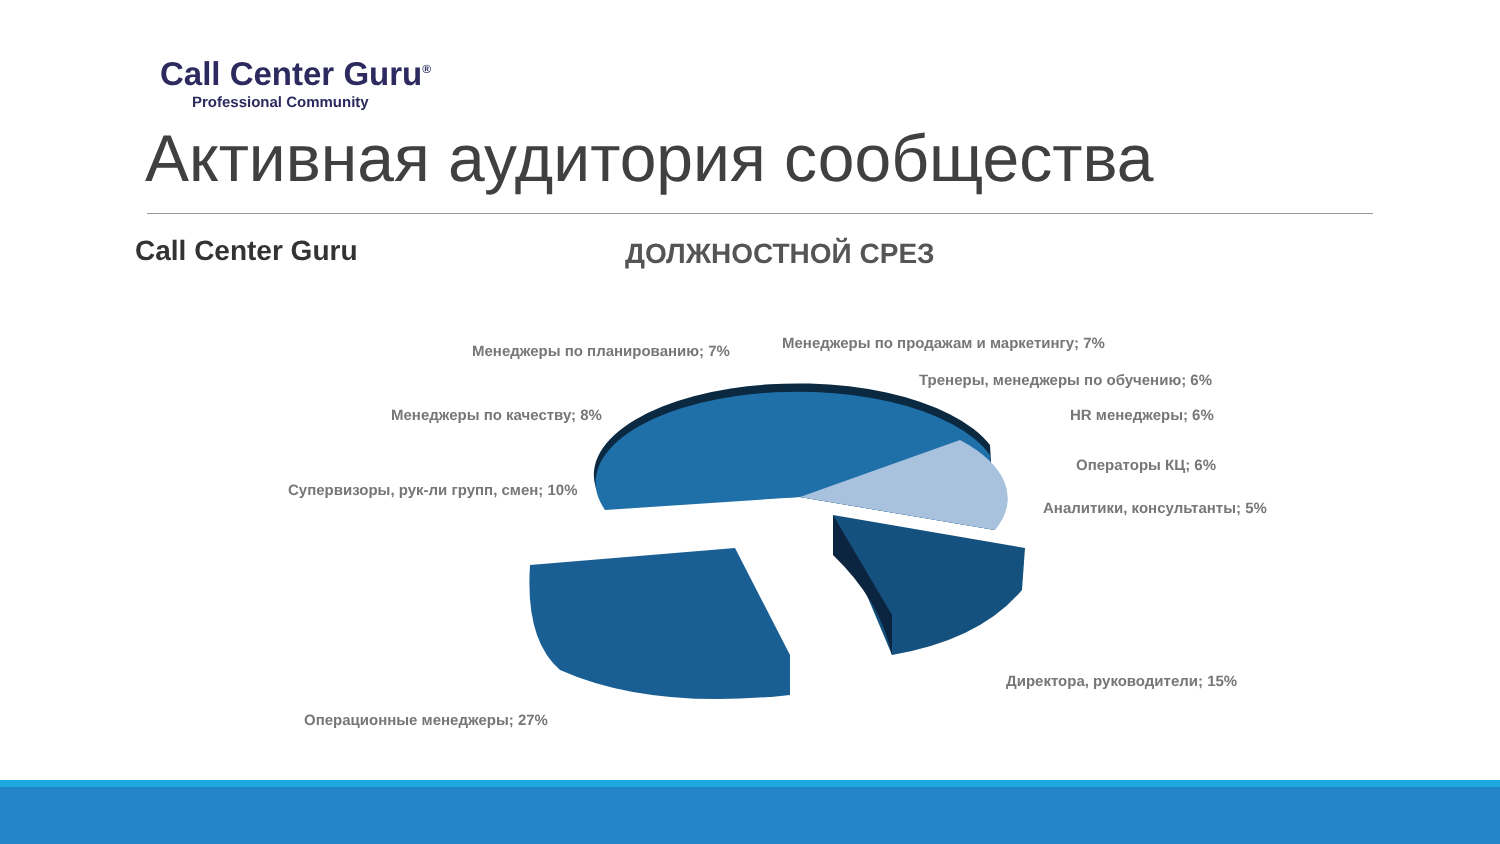Call Center Guru<sup>®</sup>
Professional Community
Активная аудитория сообщества
Call Center Guru ДОЛЖНОСТНОЙ СРЕЗ
Менеджеры по планированию; 7% Менеджеры по продажам и маркетингу; 7%
Тренеры, менеджеры по обучению; 6%
Менеджеры по качеству; 8% HR менеджеры; 6%
Операторы КЦ; 6%
Супервизоры, рук-ли групп, смен; 10%
Аналитики, консультанты; 5%
Директора, руководители; 15%
Операционные менеджеры; 27%